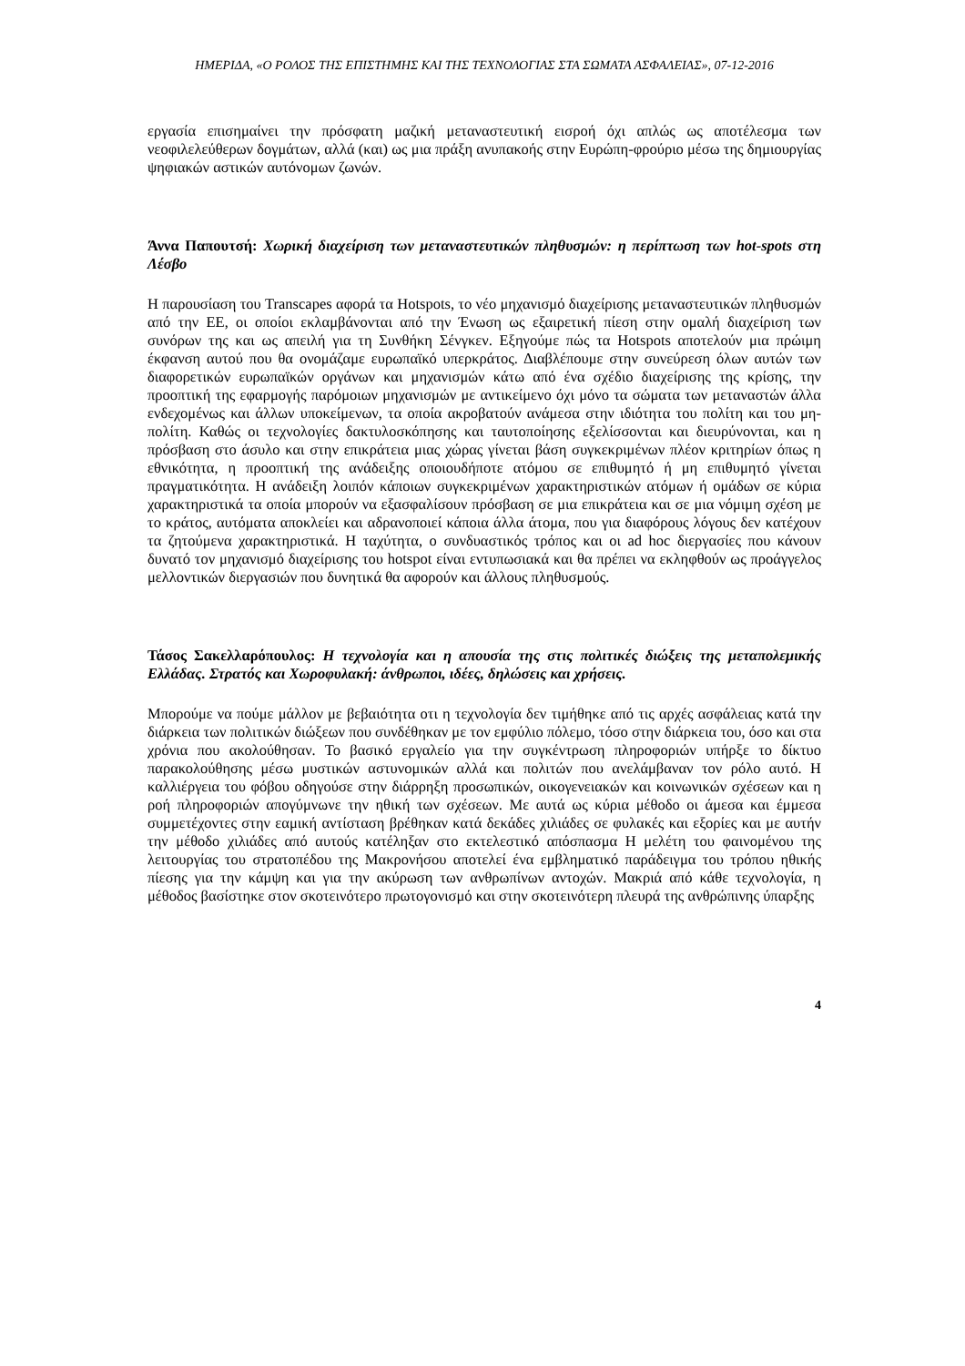ΗΜΕΡΙΔΑ, «Ο ΡΟΛΟΣ ΤΗΣ ΕΠΙΣΤΗΜΗΣ ΚΑΙ ΤΗΣ ΤΕΧΝΟΛΟΓΙΑΣ ΣΤΑ ΣΩΜΑΤΑ ΑΣΦΑΛΕΙΑΣ», 07-12-2016
εργασία επισημαίνει την πρόσφατη μαζική μεταναστευτική εισροή όχι απλώς ως αποτέλεσμα των νεοφιλελεύθερων δογμάτων, αλλά (και) ως μια πράξη ανυπακοής στην Ευρώπη-φρούριο μέσω της δημιουργίας ψηφιακών αστικών αυτόνομων ζωνών.
Άννα Παπουτσή: Χωρική διαχείριση των μεταναστευτικών πληθυσμών: η περίπτωση των hot-spots στη Λέσβο
Η παρουσίαση του Transcapes αφορά τα Hotspots, το νέο μηχανισμό διαχείρισης μεταναστευτικών πληθυσμών από την ΕΕ, οι οποίοι εκλαμβάνονται από την Ένωση ως εξαιρετική πίεση στην ομαλή διαχείριση των συνόρων της και ως απειλή για τη Συνθήκη Σένγκεν. Εξηγούμε πώς τα Hotspots αποτελούν μια πρώιμη έκφανση αυτού που θα ονομάζαμε ευρωπαϊκό υπερκράτος. Διαβλέπουμε στην συνεύρεση όλων αυτών των διαφορετικών ευρωπαϊκών οργάνων και μηχανισμών κάτω από ένα σχέδιο διαχείρισης της κρίσης, την προοπτική της εφαρμογής παρόμοιων μηχανισμών με αντικείμενο όχι μόνο τα σώματα των μεταναστών άλλα ενδεχομένως και άλλων υποκείμενων, τα οποία ακροβατούν ανάμεσα στην ιδιότητα του πολίτη και του μη-πολίτη. Καθώς οι τεχνολογίες δακτυλοσκόπησης και ταυτοποίησης εξελίσσονται και διευρύνονται, και η πρόσβαση στο άσυλο και στην επικράτεια μιας χώρας γίνεται βάση συγκεκριμένων πλέον κριτηρίων όπως η εθνικότητα, η προοπτική της ανάδειξης οποιουδήποτε ατόμου σε επιθυμητό ή μη επιθυμητό γίνεται πραγματικότητα. Η ανάδειξη λοιπόν κάποιων συγκεκριμένων χαρακτηριστικών ατόμων ή ομάδων σε κύρια χαρακτηριστικά τα οποία μπορούν να εξασφαλίσουν πρόσβαση σε μια επικράτεια και σε μια νόμιμη σχέση με το κράτος, αυτόματα αποκλείει και αδρανοποιεί κάποια άλλα άτομα, που για διαφόρους λόγους δεν κατέχουν τα ζητούμενα χαρακτηριστικά. Η ταχύτητα, ο συνδυαστικός τρόπος και οι ad hoc διεργασίες που κάνουν δυνατό τον μηχανισμό διαχείρισης του hotspot είναι εντυπωσιακά και θα πρέπει να εκληφθούν ως προάγγελος μελλοντικών διεργασιών που δυνητικά θα αφορούν και άλλους πληθυσμούς.
Τάσος Σακελλαρόπουλος: Η τεχνολογία και η απουσία της στις πολιτικές διώξεις της μεταπολεμικής Ελλάδας. Στρατός και Χωροφυλακή: άνθρωποι, ιδέες, δηλώσεις και χρήσεις.
Μπορούμε να πούμε μάλλον με βεβαιότητα οτι η τεχνολογία δεν τιμήθηκε από τις αρχές ασφάλειας κατά την διάρκεια των πολιτικών διώξεων που συνδέθηκαν με τον εμφύλιο πόλεμο, τόσο στην διάρκεια του, όσο και στα χρόνια που ακολούθησαν. Το βασικό εργαλείο για την συγκέντρωση πληροφοριών υπήρξε το δίκτυο παρακολούθησης μέσω μυστικών αστυνομικών αλλά και πολιτών που ανελάμβαναν τον ρόλο αυτό. Η καλλιέργεια του φόβου οδηγούσε στην διάρρηξη προσωπικών, οικογενειακών και κοινωνικών σχέσεων και η ροή πληροφοριών απογύμνωνε την ηθική των σχέσεων. Με αυτά ως κύρια μέθοδο οι άμεσα και έμμεσα συμμετέχοντες στην εαμική αντίσταση βρέθηκαν κατά δεκάδες χιλιάδες σε φυλακές και εξορίες και με αυτήν την μέθοδο χιλιάδες από αυτούς κατέληξαν στο εκτελεστικό απόσπασμα Η μελέτη του φαινομένου της λειτουργίας του στρατοπέδου της Μακρονήσου αποτελεί ένα εμβληματικό παράδειγμα του τρόπου ηθικής πίεσης για την κάμψη και για την ακύρωση των ανθρωπίνων αντοχών. Μακριά από κάθε τεχνολογία, η μέθοδος βασίστηκε στον σκοτεινότερο πρωτογονισμό και στην σκοτεινότερη πλευρά της ανθρώπινης ύπαρξης
4